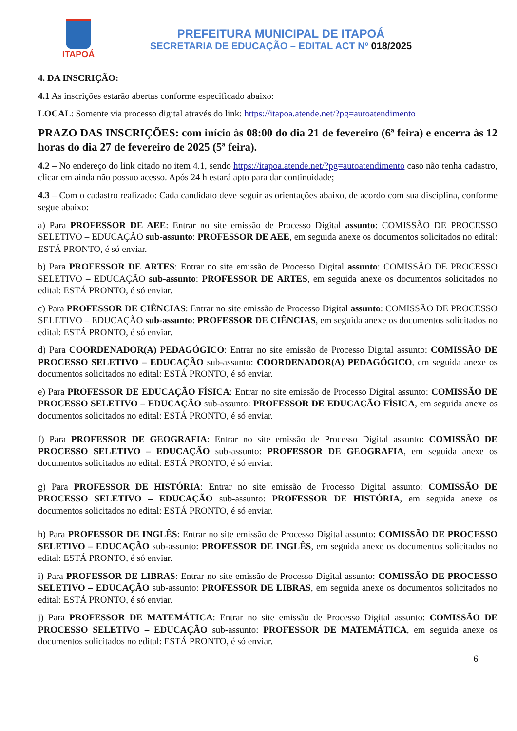ITAPOÁ
PREFEITURA MUNICIPAL DE ITAPOÁ
SECRETARIA DE EDUCAÇÃO – EDITAL ACT Nº 018/2025
4. DA INSCRIÇÃO:
4.1 As inscrições estarão abertas conforme especificado abaixo:
LOCAL: Somente via processo digital através do link: https://itapoa.atende.net/?pg=autoatendimento
PRAZO DAS INSCRIÇÕES: com início às 08:00 do dia 21 de fevereiro (6ª feira) e encerra às 12 horas do dia 27 de fevereiro de 2025 (5ª feira).
4.2 – No endereço do link citado no item 4.1, sendo https://itapoa.atende.net/?pg=autoatendimento caso não tenha cadastro, clicar em ainda não possuo acesso. Após 24 h estará apto para dar continuidade;
4.3 – Com o cadastro realizado: Cada candidato deve seguir as orientações abaixo, de acordo com sua disciplina, conforme segue abaixo:
a) Para PROFESSOR DE AEE: Entrar no site emissão de Processo Digital assunto: COMISSÃO DE PROCESSO SELETIVO – EDUCAÇÃO sub-assunto: PROFESSOR DE AEE, em seguida anexe os documentos solicitados no edital: ESTÁ PRONTO, é só enviar.
b) Para PROFESSOR DE ARTES: Entrar no site emissão de Processo Digital assunto: COMISSÃO DE PROCESSO SELETIVO – EDUCAÇÃO sub-assunto: PROFESSOR DE ARTES, em seguida anexe os documentos solicitados no edital: ESTÁ PRONTO, é só enviar.
c) Para PROFESSOR DE CIÊNCIAS: Entrar no site emissão de Processo Digital assunto: COMISSÃO DE PROCESSO SELETIVO – EDUCAÇÃO sub-assunto: PROFESSOR DE CIÊNCIAS, em seguida anexe os documentos solicitados no edital: ESTÁ PRONTO, é só enviar.
d) Para COORDENADOR(A) PEDAGÓGICO: Entrar no site emissão de Processo Digital assunto: COMISSÃO DE PROCESSO SELETIVO – EDUCAÇÃO sub-assunto: COORDENADOR(A) PEDAGÓGICO, em seguida anexe os documentos solicitados no edital: ESTÁ PRONTO, é só enviar.
e) Para PROFESSOR DE EDUCAÇÃO FÍSICA: Entrar no site emissão de Processo Digital assunto: COMISSÃO DE PROCESSO SELETIVO – EDUCAÇÃO sub-assunto: PROFESSOR DE EDUCAÇÃO FÍSICA, em seguida anexe os documentos solicitados no edital: ESTÁ PRONTO, é só enviar.
f) Para PROFESSOR DE GEOGRAFIA: Entrar no site emissão de Processo Digital assunto: COMISSÃO DE PROCESSO SELETIVO – EDUCAÇÃO sub-assunto: PROFESSOR DE GEOGRAFIA, em seguida anexe os documentos solicitados no edital: ESTÁ PRONTO, é só enviar.
g) Para PROFESSOR DE HISTÓRIA: Entrar no site emissão de Processo Digital assunto: COMISSÃO DE PROCESSO SELETIVO – EDUCAÇÃO sub-assunto: PROFESSOR DE HISTÓRIA, em seguida anexe os documentos solicitados no edital: ESTÁ PRONTO, é só enviar.
h) Para PROFESSOR DE INGLÊS: Entrar no site emissão de Processo Digital assunto: COMISSÃO DE PROCESSO SELETIVO – EDUCAÇÃO sub-assunto: PROFESSOR DE INGLÊS, em seguida anexe os documentos solicitados no edital: ESTÁ PRONTO, é só enviar.
i) Para PROFESSOR DE LIBRAS: Entrar no site emissão de Processo Digital assunto: COMISSÃO DE PROCESSO SELETIVO – EDUCAÇÃO sub-assunto: PROFESSOR DE LIBRAS, em seguida anexe os documentos solicitados no edital: ESTÁ PRONTO, é só enviar.
j) Para PROFESSOR DE MATEMÁTICA: Entrar no site emissão de Processo Digital assunto: COMISSÃO DE PROCESSO SELETIVO – EDUCAÇÃO sub-assunto: PROFESSOR DE MATEMÁTICA, em seguida anexe os documentos solicitados no edital: ESTÁ PRONTO, é só enviar.
6